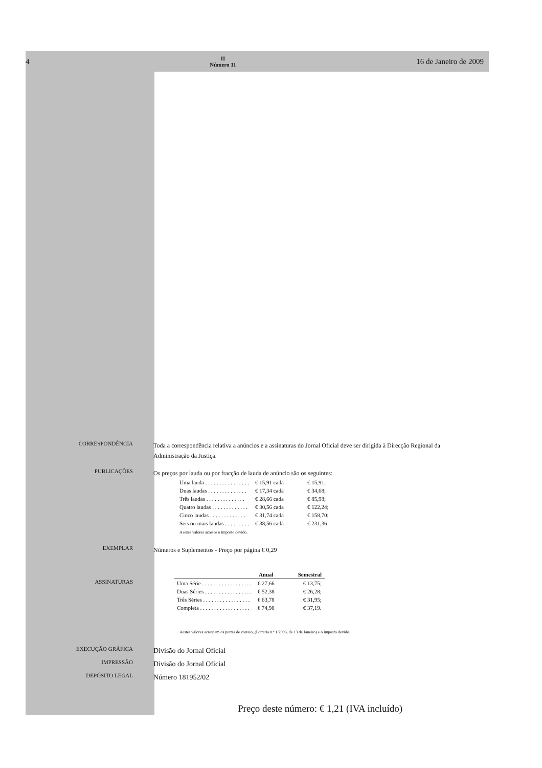4
II
Número 11
16 de Janeiro de 2009
CORRESPONDÊNCIA
Toda a correspondência relativa a anúncios e a assinaturas do Jornal Oficial deve ser dirigida à Direcção Regional da Administração da Justiça.
PUBLICAÇÕES
Os preços por lauda ou por fracção de lauda de anúncio são os seguintes:
| Uma lauda . . . . . . . . . . . . . . . . | € 15,91 cada | € 15,91; |
| Duas laudas . . . . . . . . . . . . . . | € 17,34 cada | € 34,68; |
| Três laudas . . . . . . . . . . . . . . | € 28,66 cada | € 85,98; |
| Quatro laudas . . . . . . . . . . . . . | € 30,56 cada | € 122,24; |
| Cinco laudas . . . . . . . . . . . . . | € 31,74 cada | € 158,70; |
| Seis ou mais laudas . . . . . . . . . | € 38,56 cada | € 231,36 |
A estes valores acresce o imposto devido.
EXEMPLAR
Números e Suplementos - Preço por página € 0,29
ASSINATURAS
| | Anual | Semestral |
| --- | --- | --- |
| Uma Série . . . . . . . . . . . . . . . . . . | € 27,66 | € 13,75; |
| Duas Séries . . . . . . . . . . . . . . . . . | € 52,38 | € 26,28; |
| Três Séries . . . . . . . . . . . . . . . . . | € 63,78 | € 31,95; |
| Completa . . . . . . . . . . . . . . . . . . | € 74,98 | € 37,19. |
Aestes valores acrescem os portes de correio, (Portaria n.º 1/2006, de 13 de Janeiro) e o imposto devido.
EXECUÇÃO GRÁFICA
Divisão do Jornal Oficial
IMPRESSÃO
Divisão do Jornal Oficial
DEPÓSITO LEGAL
Número 181952/02
Preço deste número: € 1,21 (IVA incluído)